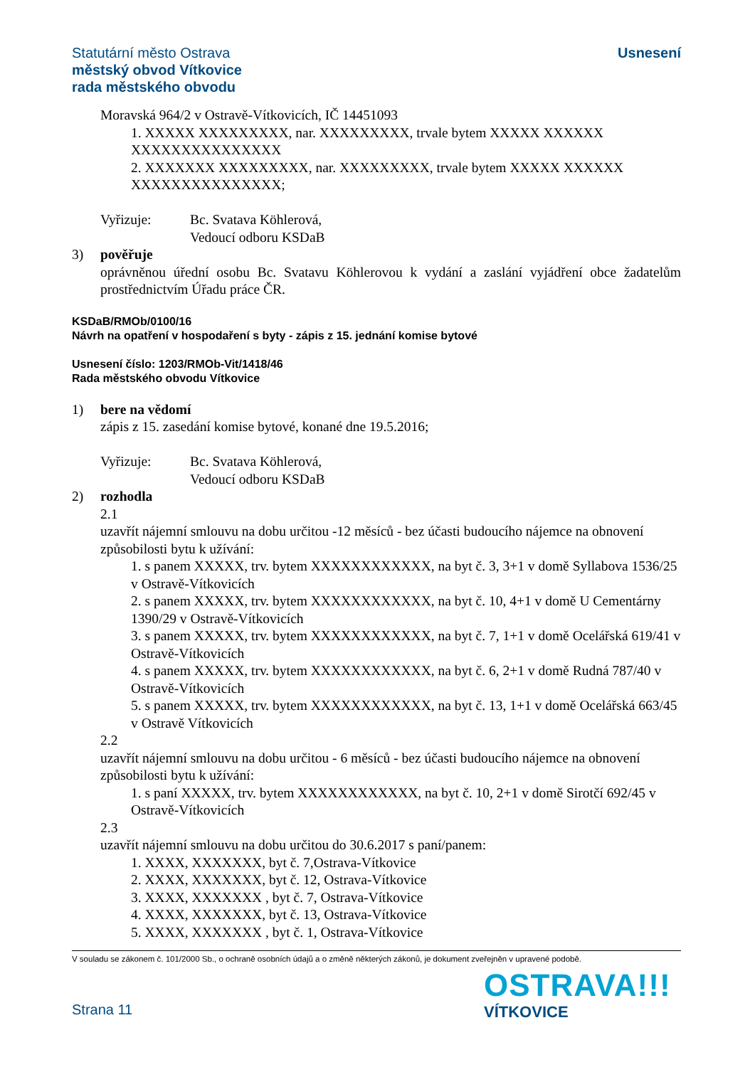Usnesení Statutární město Ostrava
městský obvod Vítkovice
rada městského obvodu
Moravská 964/2 v Ostravě-Vítkovicích, IČ 14451093
1. XXXXX XXXXXXXXX, nar. XXXXXXXXX, trvale bytem XXXXX XXXXXX XXXXXXXXXXXXXXX
2. XXXXXXX XXXXXXXXX, nar. XXXXXXXXX, trvale bytem XXXXX XXXXXX XXXXXXXXXXXXXXX;
Vyřizuje: Bc. Svatava Köhlerová,
Vedoucí odboru KSDaB
3) pověřuje
oprávněnou úřední osobu Bc. Svatavu Köhlerovou k vydání a zaslání vyjádření obce žadatelům prostřednictvím Úřadu práce ČR.
KSDaB/RMOb/0100/16
Návrh na opatření v hospodaření s byty - zápis z 15. jednání komise bytové
Usnesení číslo: 1203/RMOb-Vit/1418/46
Rada městského obvodu Vítkovice
1) bere na vědomí
zápis z 15. zasedání komise bytové, konané dne 19.5.2016;
Vyřizuje: Bc. Svatava Köhlerová,
Vedoucí odboru KSDaB
2) rozhodla
2.1
uzavřít nájemní smlouvu na dobu určitou -12 měsíců - bez účasti budoucího nájemce na obnovení způsobilosti bytu k užívání:
1. s panem XXXXX, trv. bytem XXXXXXXXXXXX, na byt č. 3, 3+1 v domě Syllabova 1536/25 v Ostravě-Vítkovicích
2. s panem XXXXX, trv. bytem XXXXXXXXXXXX, na byt č. 10, 4+1 v domě U Cementárny 1390/29 v Ostravě-Vítkovicích
3. s panem XXXXX, trv. bytem XXXXXXXXXXXX, na byt č. 7, 1+1 v domě Ocelářská 619/41 v Ostravě-Vítkovicích
4. s panem XXXXX, trv. bytem XXXXXXXXXXXX, na byt č. 6, 2+1 v domě Rudná 787/40 v Ostravě-Vítkovicích
5. s panem XXXXX, trv. bytem XXXXXXXXXXXX, na byt č. 13, 1+1 v domě Ocelářská 663/45 v Ostravě Vítkovicích
2.2
uzavřít nájemní smlouvu na dobu určitou - 6 měsíců - bez účasti budoucího nájemce na obnovení způsobilosti bytu k užívání:
1. s paní XXXXX, trv. bytem XXXXXXXXXXXX, na byt č. 10, 2+1 v domě Sirotčí 692/45 v Ostravě-Vítkovicích
2.3
uzavřít nájemní smlouvu na dobu určitou do 30.6.2017 s paní/panem:
1. XXXX, XXXXXXX, byt č. 7,Ostrava-Vítkovice
2. XXXX, XXXXXXX, byt č. 12, Ostrava-Vítkovice
3. XXXX, XXXXXXX , byt č. 7, Ostrava-Vítkovice
4. XXXX, XXXXXXX, byt č. 13, Ostrava-Vítkovice
5. XXXX, XXXXXXX , byt č. 1, Ostrava-Vítkovice
V souladu se zákonem č. 101/2000 Sb., o ochraně osobních údajů a o změně některých zákonů, je dokument zveřejněn v upravené podobě.
Strana 11
OSTRAVA!!!
VÍTKOVICE